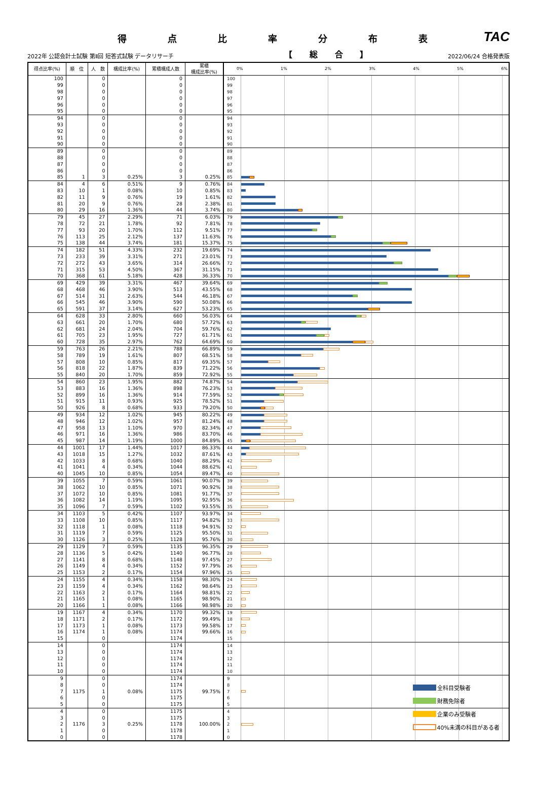得点比率分布表
TAC
2022年 公認会計士試験 第Ⅱ回 短答式試験 データリサーチ 【 総 合 】 2022/06/24 合格発表版
| 得点比率(%) | 順 位 | 人 数 | 構成比率(%) | 累積構成人数 | 累積 構成比率(%) | 0% 1% 2% 3% 4% 5% 6% |
| --- | --- | --- | --- | --- | --- | --- |
| 100 | | 0 | | 0 | | 100 |
| 99 | | 0 | | 0 | | 99 |
| 98 | | 0 | | 0 | | 98 |
| 97 | | 0 | | 0 | | 97 |
| 96 | | 0 | | 0 | | 96 |
| 95 | | 0 | | 0 | | 95 |
| 94 | | 0 | | 0 | | 94 |
| 93 | | 0 | | 0 | | 93 |
| 92 | | 0 | | 0 | | 92 |
| 91 | | 0 | | 0 | | 91 |
| 90 | | 0 | | 0 | | 90 |
| 89 | | 0 | | 0 | | 89 |
| 88 | | 0 | | 0 | | 88 |
| 87 | | 0 | | 0 | | 87 |
| 86 | | 0 | | 0 | | 86 |
| 85 | 1 | 3 | 0.25% | 3 | 0.25% | 85 |
| 84 | 4 | 6 | 0.51% | 9 | 0.76% | 84 |
| 83 | 10 | 1 | 0.08% | 10 | 0.85% | 83 |
| 82 | 11 | 9 | 0.76% | 19 | 1.61% | 82 |
| 81 | 20 | 9 | 0.76% | 28 | 2.38% | 81 |
| 80 | 29 | 16 | 1.36% | 44 | 3.74% | 80 |
| 79 | 45 | 27 | 2.29% | 71 | 6.03% | 79 |
| 78 | 72 | 21 | 1.78% | 92 | 7.81% | 78 |
| 77 | 93 | 20 | 1.70% | 112 | 9.51% | 77 |
| 76 | 113 | 25 | 2.12% | 137 | 11.63% | 76 |
| 75 | 138 | 44 | 3.74% | 181 | 15.37% | 75 |
| 74 | 182 | 51 | 4.33% | 232 | 19.69% | 74 |
| 73 | 233 | 39 | 3.31% | 271 | 23.01% | 73 |
| 72 | 272 | 43 | 3.65% | 314 | 26.66% | 72 |
| 71 | 315 | 53 | 4.50% | 367 | 31.15% | 71 |
| 70 | 368 | 61 | 5.18% | 428 | 36.33% | 70 |
| 69 | 429 | 39 | 3.31% | 467 | 39.64% | 69 |
| 68 | 468 | 46 | 3.90% | 513 | 43.55% | 68 |
| 67 | 514 | 31 | 2.63% | 544 | 46.18% | 67 |
| 66 | 545 | 46 | 3.90% | 590 | 50.08% | 66 |
| 65 | 591 | 37 | 3.14% | 627 | 53.23% | 65 |
| 64 | 628 | 33 | 2.80% | 660 | 56.03% | 64 |
| 63 | 661 | 20 | 1.70% | 680 | 57.72% | 63 |
| 62 | 681 | 24 | 2.04% | 704 | 59.76% | 62 |
| 61 | 705 | 23 | 1.95% | 727 | 61.71% | 61 |
| 60 | 728 | 35 | 2.97% | 762 | 64.69% | 60 |
| 59 | 763 | 26 | 2.21% | 788 | 66.89% | 59 |
| 58 | 789 | 19 | 1.61% | 807 | 68.51% | 58 |
| 57 | 808 | 10 | 0.85% | 817 | 69.35% | 57 |
| 56 | 818 | 22 | 1.87% | 839 | 71.22% | 56 |
| 55 | 840 | 20 | 1.70% | 859 | 72.92% | 55 |
| 54 | 860 | 23 | 1.95% | 882 | 74.87% | 54 |
| 53 | 883 | 16 | 1.36% | 898 | 76.23% | 53 |
| 52 | 899 | 16 | 1.36% | 914 | 77.59% | 52 |
| 51 | 915 | 11 | 0.93% | 925 | 78.52% | 51 |
| 50 | 926 | 8 | 0.68% | 933 | 79.20% | 50 |
| 49 | 934 | 12 | 1.02% | 945 | 80.22% | 49 |
| 48 | 946 | 12 | 1.02% | 957 | 81.24% | 48 |
| 47 | 958 | 13 | 1.10% | 970 | 82.34% | 47 |
| 46 | 971 | 16 | 1.36% | 986 | 83.70% | 46 |
| 45 | 987 | 14 | 1.19% | 1000 | 84.89% | 45 |
| 44 | 1001 | 17 | 1.44% | 1017 | 86.33% | 44 |
| 43 | 1018 | 15 | 1.27% | 1032 | 87.61% | 43 |
| 42 | 1033 | 8 | 0.68% | 1040 | 88.29% | 42 |
| 41 | 1041 | 4 | 0.34% | 1044 | 88.62% | 41 |
| 40 | 1045 | 10 | 0.85% | 1054 | 89.47% | 40 |
| 39 | 1055 | 7 | 0.59% | 1061 | 90.07% | 39 |
| 38 | 1062 | 10 | 0.85% | 1071 | 90.92% | 38 |
| 37 | 1072 | 10 | 0.85% | 1081 | 91.77% | 37 |
| 36 | 1082 | 14 | 1.19% | 1095 | 92.95% | 36 |
| 35 | 1096 | 7 | 0.59% | 1102 | 93.55% | 35 |
| 34 | 1103 | 5 | 0.42% | 1107 | 93.97% | 34 |
| 33 | 1108 | 10 | 0.85% | 1117 | 94.82% | 33 |
| 32 | 1118 | 1 | 0.08% | 1118 | 94.91% | 32 |
| 31 | 1119 | 7 | 0.59% | 1125 | 95.50% | 31 |
| 30 | 1126 | 3 | 0.25% | 1128 | 95.76% | 30 |
| 29 | 1129 | 7 | 0.59% | 1135 | 96.35% | 29 |
| 28 | 1136 | 5 | 0.42% | 1140 | 96.77% | 28 |
| 27 | 1141 | 8 | 0.68% | 1148 | 97.45% | 27 |
| 26 | 1149 | 4 | 0.34% | 1152 | 97.79% | 26 |
| 25 | 1153 | 2 | 0.17% | 1154 | 97.96% | 25 |
| 24 | 1155 | 4 | 0.34% | 1158 | 98.30% | 24 |
| 23 | 1159 | 4 | 0.34% | 1162 | 98.64% | 23 |
| 22 | 1163 | 2 | 0.17% | 1164 | 98.81% | 22 |
| 21 | 1165 | 1 | 0.08% | 1165 | 98.90% | 21 |
| 20 | 1166 | 1 | 0.08% | 1166 | 98.98% | 20 |
| 19 | 1167 | 4 | 0.34% | 1170 | 99.32% | 19 |
| 18 | 1171 | 2 | 0.17% | 1172 | 99.49% | 18 |
| 17 | 1173 | 1 | 0.08% | 1173 | 99.58% | 17 |
| 16 | 1174 | 1 | 0.08% | 1174 | 99.66% | 16 |
| 15 | | 0 | | 1174 | | 15 |
| 14 | | 0 | | 1174 | | 14 |
| 13 | | 0 | | 1174 | | 13 |
| 12 | | 0 | | 1174 | | 12 |
| 11 | | 0 | | 1174 | | 11 |
| 10 | | 0 | | 1174 | | 10 |
| 9 | | 0 | | 1174 | | 9 |
| 8 | | 0 | | 1174 | | 8 |
| 7 | 1175 | 1 | 0.08% | 1175 | 99.75% | 7 |
| 6 | | 0 | | 1175 | | 6 |
| 5 | | 0 | | 1175 | | 5 |
| 4 | | 0 | | 1175 | | 4 |
| 3 | | 0 | | 1175 | | 3 |
| 2 | 1176 | 3 | 0.25% | 1178 | 100.00% | 2 |
| 1 | | 0 | | 1178 | | 1 |
| 0 | | 0 | | 1178 | | 0 |
全科目受験者
財務免除者
企業のみ受験者
40%未満の科目がある者